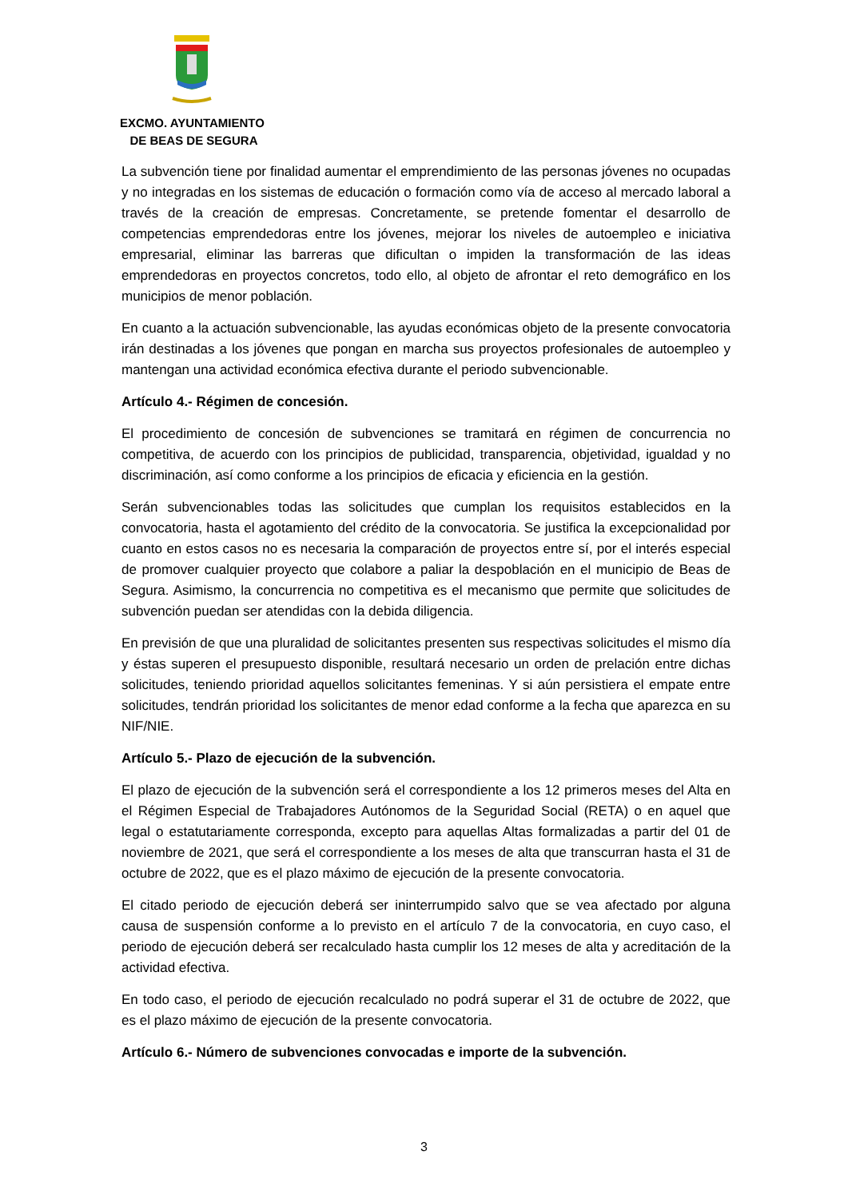EXCMO. AYUNTAMIENTO
DE BEAS DE SEGURA
La subvención tiene por finalidad aumentar el emprendimiento de las personas jóvenes no ocupadas y no integradas en los sistemas de educación o formación como vía de acceso al mercado laboral a través de la creación de empresas. Concretamente, se pretende fomentar el desarrollo de competencias emprendedoras entre los jóvenes, mejorar los niveles de autoempleo e iniciativa empresarial, eliminar las barreras que dificultan o impiden la transformación de las ideas emprendedoras en proyectos concretos, todo ello, al objeto de afrontar el reto demográfico en los municipios de menor población.
En cuanto a la actuación subvencionable, las ayudas económicas objeto de la presente convocatoria irán destinadas a los jóvenes que pongan en marcha sus proyectos profesionales de autoempleo y mantengan una actividad económica efectiva durante el periodo subvencionable.
Artículo 4.- Régimen de concesión.
El procedimiento de concesión de subvenciones se tramitará en régimen de concurrencia no competitiva, de acuerdo con los principios de publicidad, transparencia, objetividad, igualdad y no discriminación, así como conforme a los principios de eficacia y eficiencia en la gestión.
Serán subvencionables todas las solicitudes que cumplan los requisitos establecidos en la convocatoria, hasta el agotamiento del crédito de la convocatoria. Se justifica la excepcionalidad por cuanto en estos casos no es necesaria la comparación de proyectos entre sí, por el interés especial de promover cualquier proyecto que colabore a paliar la despoblación en el municipio de Beas de Segura. Asimismo, la concurrencia no competitiva es el mecanismo que permite que solicitudes de subvención puedan ser atendidas con la debida diligencia.
En previsión de que una pluralidad de solicitantes presenten sus respectivas solicitudes el mismo día y éstas superen el presupuesto disponible, resultará necesario un orden de prelación entre dichas solicitudes, teniendo prioridad aquellos solicitantes femeninas. Y si aún persistiera el empate entre solicitudes, tendrán prioridad los solicitantes de menor edad conforme a la fecha que aparezca en su NIF/NIE.
Artículo 5.- Plazo de ejecución de la subvención.
El plazo de ejecución de la subvención será el correspondiente a los 12 primeros meses del Alta en el Régimen Especial de Trabajadores Autónomos de la Seguridad Social (RETA) o en aquel que legal o estatutariamente corresponda, excepto para aquellas Altas formalizadas a partir del 01 de noviembre de 2021, que será el correspondiente a los meses de alta que transcurran hasta el 31 de octubre de 2022, que es el plazo máximo de ejecución de la presente convocatoria.
El citado periodo de ejecución deberá ser ininterrumpido salvo que se vea afectado por alguna causa de suspensión conforme a lo previsto en el artículo 7 de la convocatoria, en cuyo caso, el periodo de ejecución deberá ser recalculado hasta cumplir los 12 meses de alta y acreditación de la actividad efectiva.
En todo caso, el periodo de ejecución recalculado no podrá superar el 31 de octubre de 2022, que es el plazo máximo de ejecución de la presente convocatoria.
Artículo 6.- Número de subvenciones convocadas e importe de la subvención.
3